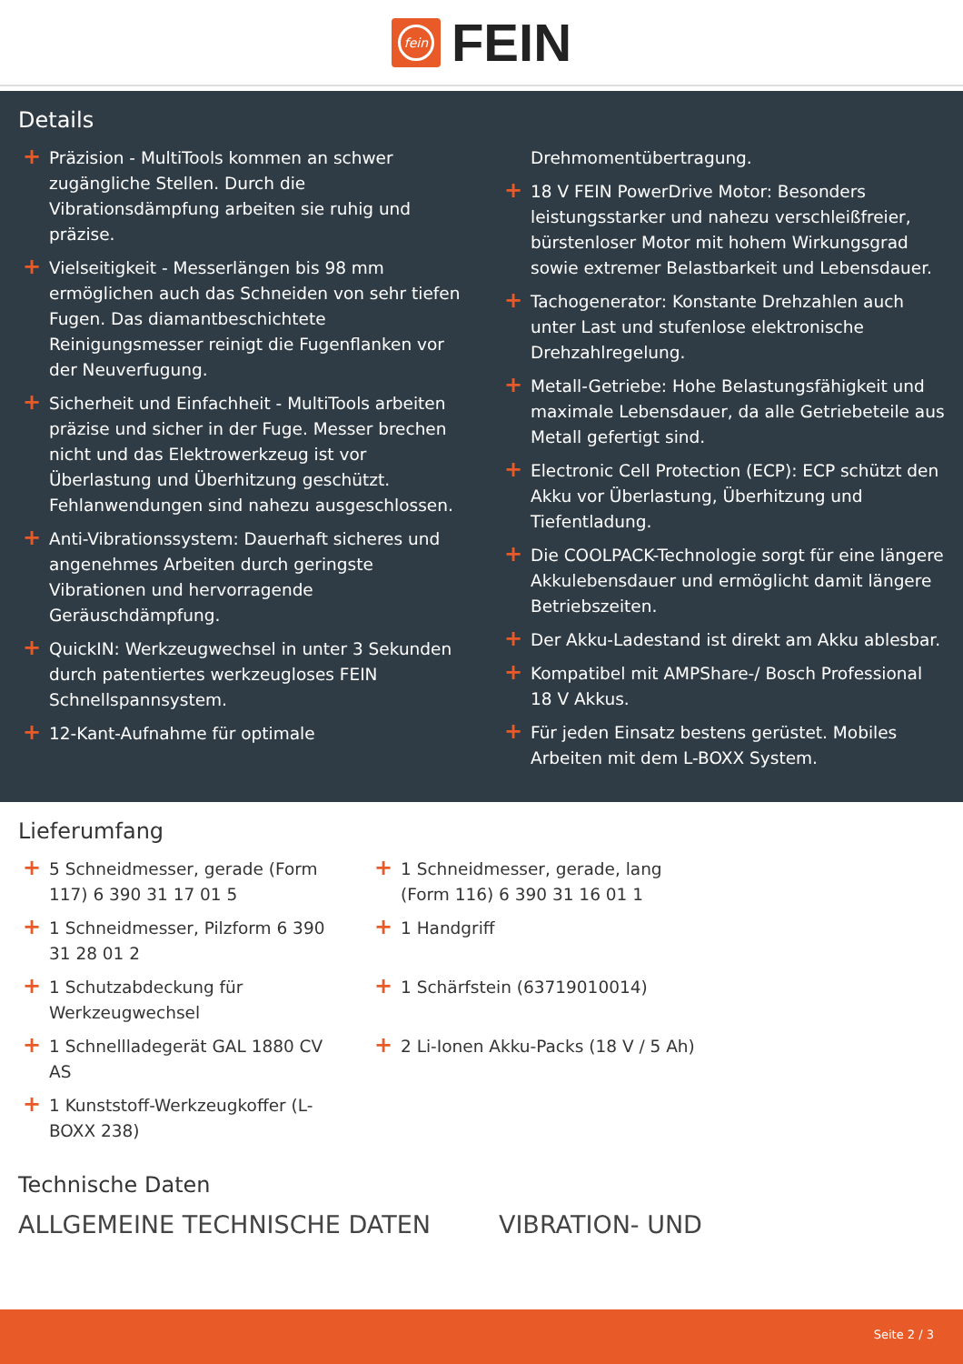fein
FEIN
Details
+ Präzision - MultiTools kommen an schwer zugängliche Stellen. Durch die Vibrationsdämpfung arbeiten sie ruhig und präzise.
+ Vielseitigkeit - Messerlängen bis 98 mm ermöglichen auch das Schneiden von sehr tiefen Fugen. Das diamantbeschichtete Reinigungsmesser reinigt die Fugenflanken vor der Neuverfugung.
+ Sicherheit und Einfachheit - MultiTools arbeiten präzise und sicher in der Fuge. Messer brechen nicht und das Elektrowerkzeug ist vor Überlastung und Überhitzung geschützt. Fehlanwendungen sind nahezu ausgeschlossen.
+ Anti-Vibrationssystem: Dauerhaft sicheres und angenehmes Arbeiten durch geringste Vibrationen und hervorragende Geräuschdämpfung.
+ QuickIN: Werkzeugwechsel in unter 3 Sekunden durch patentiertes werkzeugloses FEIN Schnellspannsystem.
+ 12-Kant-Aufnahme für optimale
Drehmomentübertragung.
+ 18 V FEIN PowerDrive Motor: Besonders leistungsstarker und nahezu verschleißfreier, bürstenloser Motor mit hohem Wirkungsgrad sowie extremer Belastbarkeit und Lebensdauer.
+ Tachogenerator: Konstante Drehzahlen auch unter Last und stufenlose elektronische Drehzahlregelung.
+ Metall-Getriebe: Hohe Belastungsfähigkeit und maximale Lebensdauer, da alle Getriebeteile aus Metall gefertigt sind.
+ Electronic Cell Protection (ECP): ECP schützt den Akku vor Überlastung, Überhitzung und Tiefentladung.
+ Die COOLPACK-Technologie sorgt für eine längere Akkulebensdauer und ermöglicht damit längere Betriebszeiten.
+ Der Akku-Ladestand ist direkt am Akku ablesbar.
+ Kompatibel mit AMPShare-/ Bosch Professional 18 V Akkus.
+ Für jeden Einsatz bestens gerüstet. Mobiles Arbeiten mit dem L-BOXX System.
Lieferumfang
+ 5 Schneidmesser, gerade (Form 117) 6 390 31 17 01 5
+ 1 Schneidmesser, gerade, lang (Form 116) 6 390 31 16 01 1
+ 1 Schneidmesser, Pilzform 6 390 31 28 01 2
+ 1 Handgriff
+ 1 Schutzabdeckung für Werkzeugwechsel
+ 1 Schärfstein (63719010014)
+ 1 Schnellladegerät GAL 1880 CV AS
+ 2 Li-Ionen Akku-Packs (18 V / 5 Ah)
+ 1 Kunststoff-Werkzeugkoffer (L-BOXX 238)
Technische Daten
ALLGEMEINE TECHNISCHE DATEN VIBRATION- UND
Seite 2 / 3